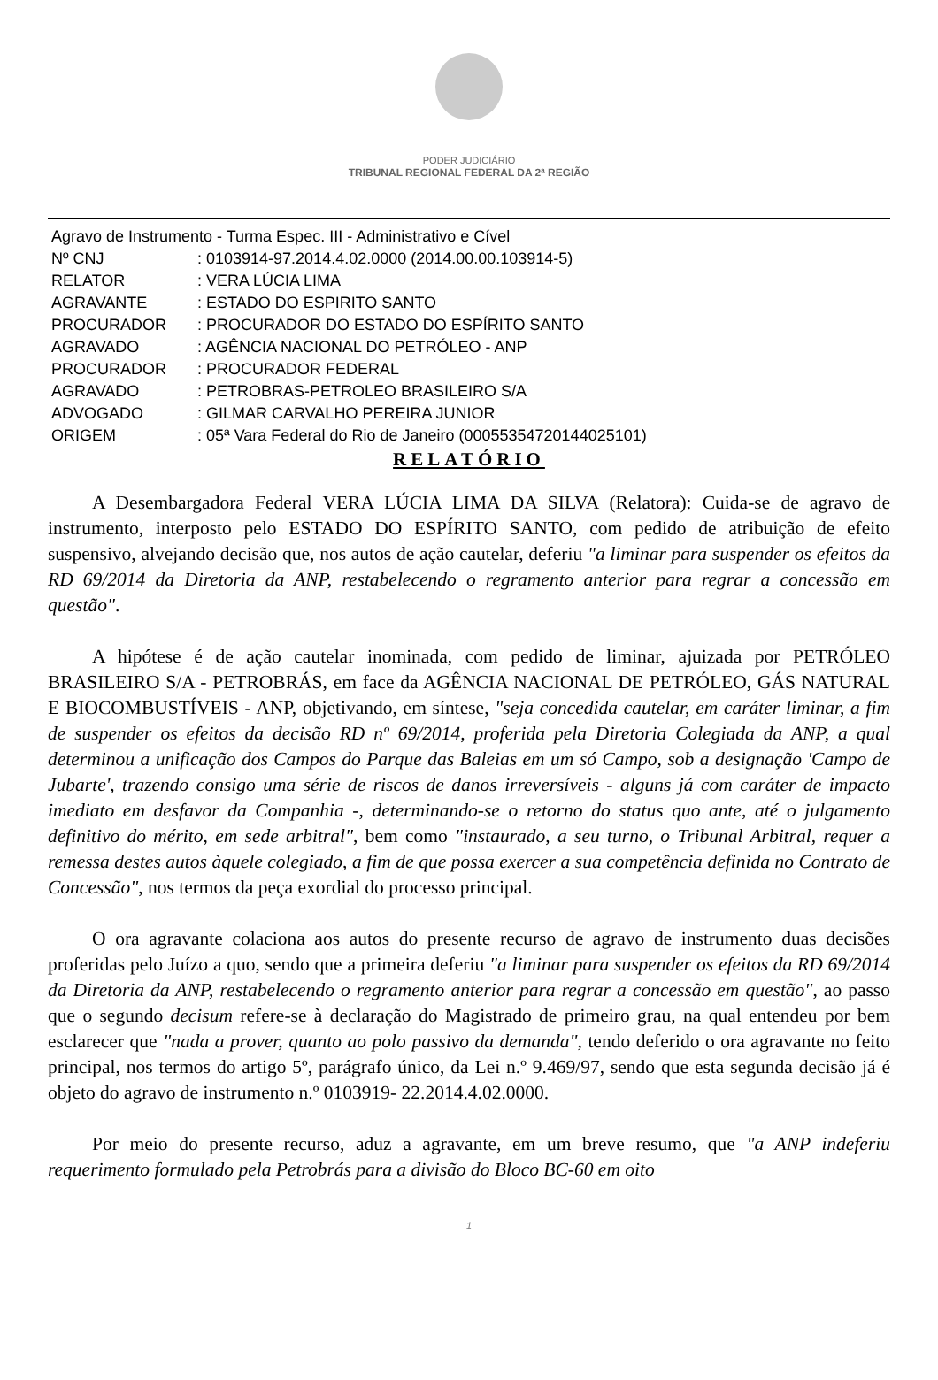PODER JUDICIÁRIO
TRIBUNAL REGIONAL FEDERAL DA 2ª REGIÃO
| Agravo de Instrumento - Turma Espec. III - Administrativo e Cível | |
| Nº CNJ | : 0103914-97.2014.4.02.0000 (2014.00.00.103914-5) |
| RELATOR | : VERA LÚCIA LIMA |
| AGRAVANTE | : ESTADO DO ESPIRITO SANTO |
| PROCURADOR | : PROCURADOR DO ESTADO DO ESPÍRITO SANTO |
| AGRAVADO | : AGÊNCIA NACIONAL DO PETRÓLEO - ANP |
| PROCURADOR | : PROCURADOR FEDERAL |
| AGRAVADO | : PETROBRAS-PETROLEO BRASILEIRO S/A |
| ADVOGADO | : GILMAR CARVALHO PEREIRA JUNIOR |
| ORIGEM | : 05ª Vara Federal do Rio de Janeiro (00055354720144025101) |
RELATÓRIO
A Desembargadora Federal VERA LÚCIA LIMA DA SILVA (Relatora): Cuida-se de agravo de instrumento, interposto pelo ESTADO DO ESPÍRITO SANTO, com pedido de atribuição de efeito suspensivo, alvejando decisão que, nos autos de ação cautelar, deferiu "a liminar para suspender os efeitos da RD 69/2014 da Diretoria da ANP, restabelecendo o regramento anterior para regrar a concessão em questão".
A hipótese é de ação cautelar inominada, com pedido de liminar, ajuizada por PETRÓLEO BRASILEIRO S/A - PETROBRÁS, em face da AGÊNCIA NACIONAL DE PETRÓLEO, GÁS NATURAL E BIOCOMBUSTÍVEIS - ANP, objetivando, em síntese, "seja concedida cautelar, em caráter liminar, a fim de suspender os efeitos da decisão RD nº 69/2014, proferida pela Diretoria Colegiada da ANP, a qual determinou a unificação dos Campos do Parque das Baleias em um só Campo, sob a designação 'Campo de Jubarte', trazendo consigo uma série de riscos de danos irreversíveis - alguns já com caráter de impacto imediato em desfavor da Companhia -, determinando-se o retorno do status quo ante, até o julgamento definitivo do mérito, em sede arbitral", bem como "instaurado, a seu turno, o Tribunal Arbitral, requer a remessa destes autos àquele colegiado, a fim de que possa exercer a sua competência definida no Contrato de Concessão", nos termos da peça exordial do processo principal.
O ora agravante colaciona aos autos do presente recurso de agravo de instrumento duas decisões proferidas pelo Juízo a quo, sendo que a primeira deferiu "a liminar para suspender os efeitos da RD 69/2014 da Diretoria da ANP, restabelecendo o regramento anterior para regrar a concessão em questão", ao passo que o segundo decisum refere-se à declaração do Magistrado de primeiro grau, na qual entendeu por bem esclarecer que "nada a prover, quanto ao polo passivo da demanda", tendo deferido o ora agravante no feito principal, nos termos do artigo 5º, parágrafo único, da Lei n.º 9.469/97, sendo que esta segunda decisão já é objeto do agravo de instrumento n.º 0103919- 22.2014.4.02.0000.
Por meio do presente recurso, aduz a agravante, em um breve resumo, que "a ANP indeferiu requerimento formulado pela Petrobrás para a divisão do Bloco BC-60 em oito
1